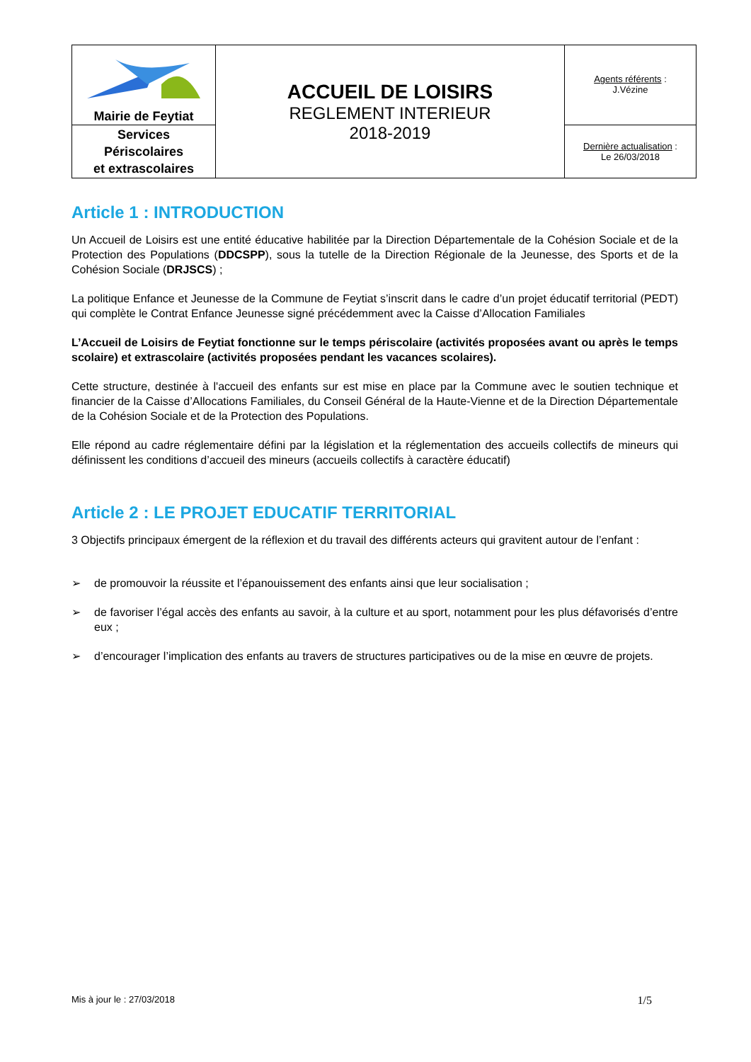| Mairie de Feytiat | ACCUEIL DE LOISIRS REGLEMENT INTERIEUR 2018-2019 | Agents référents : J.Vézine |
| Services Périscolaires et extrascolaires | | Dernière actualisation : Le 26/03/2018 |
Article 1 : INTRODUCTION
Un Accueil de Loisirs est une entité éducative habilitée par la Direction Départementale de la Cohésion Sociale et de la Protection des Populations (DDCSPP), sous la tutelle de la Direction Régionale de la Jeunesse, des Sports et de la Cohésion Sociale (DRJSCS) ;
La politique Enfance et Jeunesse de la Commune de Feytiat s’inscrit dans le cadre d’un projet éducatif territorial (PEDT) qui complète le Contrat Enfance Jeunesse signé précédemment avec la Caisse d’Allocation Familiales
L’Accueil de Loisirs de Feytiat fonctionne sur le temps périscolaire (activités proposées avant ou après le temps scolaire) et extrascolaire (activités proposées pendant les vacances scolaires).
Cette structure, destinée à l'accueil des enfants sur est mise en place par la Commune avec le soutien technique et financier de la Caisse d’Allocations Familiales, du Conseil Général de la Haute-Vienne et de la Direction Départementale de la Cohésion Sociale et de la Protection des Populations.
Elle répond au cadre réglementaire défini par la législation et la réglementation des accueils collectifs de mineurs qui définissent les conditions d’accueil des mineurs (accueils collectifs à caractère éducatif)
Article 2 : LE PROJET EDUCATIF TERRITORIAL
3 Objectifs principaux émergent de la réflexion et du travail des différents acteurs qui gravitent autour de l’enfant :
➢ de promouvoir la réussite et l’épanouissement des enfants ainsi que leur socialisation ;
➢ de favoriser l’égal accès des enfants au savoir, à la culture et au sport, notamment pour les plus défavorisés d’entre eux ;
➢ d’encourager l’implication des enfants au travers de structures participatives ou de la mise en œuvre de projets.
Mis à jour le : 27/03/2018 1/5